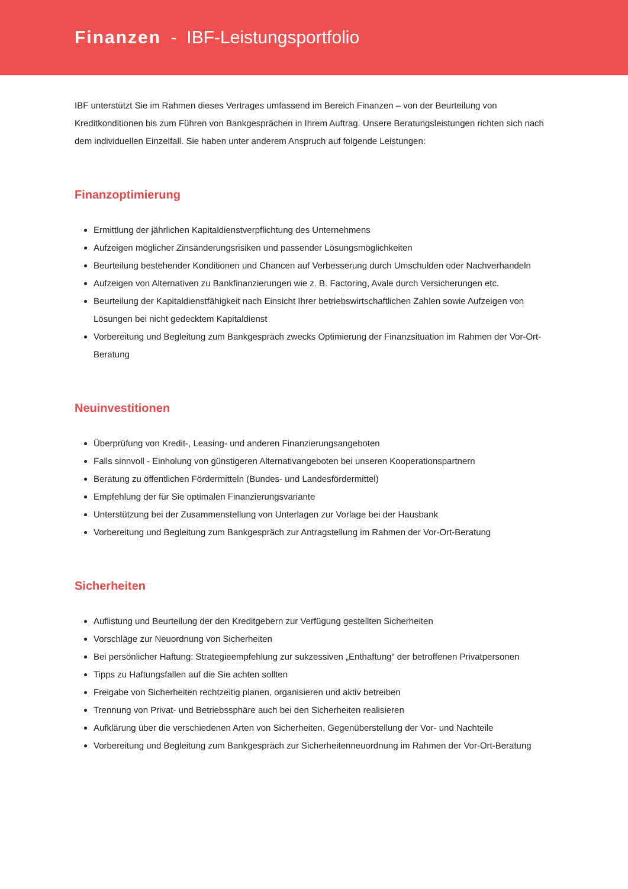Finanzen - IBF-Leistungsportfolio
IBF unterstützt Sie im Rahmen dieses Vertrages umfassend im Bereich Finanzen – von der Beurteilung von Kreditkonditionen bis zum Führen von Bankgesprächen in Ihrem Auftrag. Unsere Beratungsleistungen richten sich nach dem individuellen Einzelfall. Sie haben unter anderem Anspruch auf folgende Leistungen:
Finanzoptimierung
Ermittlung der jährlichen Kapitaldienstverpflichtung des Unternehmens
Aufzeigen möglicher Zinsänderungsrisiken und passender Lösungsmöglichkeiten
Beurteilung bestehender Konditionen und Chancen auf Verbesserung durch Umschulden oder Nachverhandeln
Aufzeigen von Alternativen zu Bankfinanzierungen wie z. B. Factoring, Avale durch Versicherungen etc.
Beurteilung der Kapitaldienstfähigkeit nach Einsicht Ihrer betriebswirtschaftlichen Zahlen sowie Aufzeigen von Lösungen bei nicht gedecktem Kapitaldienst
Vorbereitung und Begleitung zum Bankgespräch zwecks Optimierung der Finanzsituation im Rahmen der Vor-Ort-Beratung
Neuinvestitionen
Überprüfung von Kredit-, Leasing- und anderen Finanzierungsangeboten
Falls sinnvoll - Einholung von günstigeren Alternativangeboten bei unseren Kooperationspartnern
Beratung zu öffentlichen Fördermitteln (Bundes- und Landesfördermittel)
Empfehlung der für Sie optimalen Finanzierungsvariante
Unterstützung bei der Zusammenstellung von Unterlagen zur Vorlage bei der Hausbank
Vorbereitung und Begleitung zum Bankgespräch zur Antragstellung im Rahmen der Vor-Ort-Beratung
Sicherheiten
Auflistung und Beurteilung der den Kreditgebern zur Verfügung gestellten Sicherheiten
Vorschläge zur Neuordnung von Sicherheiten
Bei persönlicher Haftung: Strategieempfehlung zur sukzessiven „Enthaftung“ der betroffenen Privatpersonen
Tipps zu Haftungsfallen auf die Sie achten sollten
Freigabe von Sicherheiten rechtzeitig planen, organisieren und aktiv betreiben
Trennung von Privat- und Betriebssphäre auch bei den Sicherheiten realisieren
Aufklärung über die verschiedenen Arten von Sicherheiten, Gegenüberstellung der Vor- und Nachteile
Vorbereitung und Begleitung zum Bankgespräch zur Sicherheitenneuordnung im Rahmen der Vor-Ort-Beratung